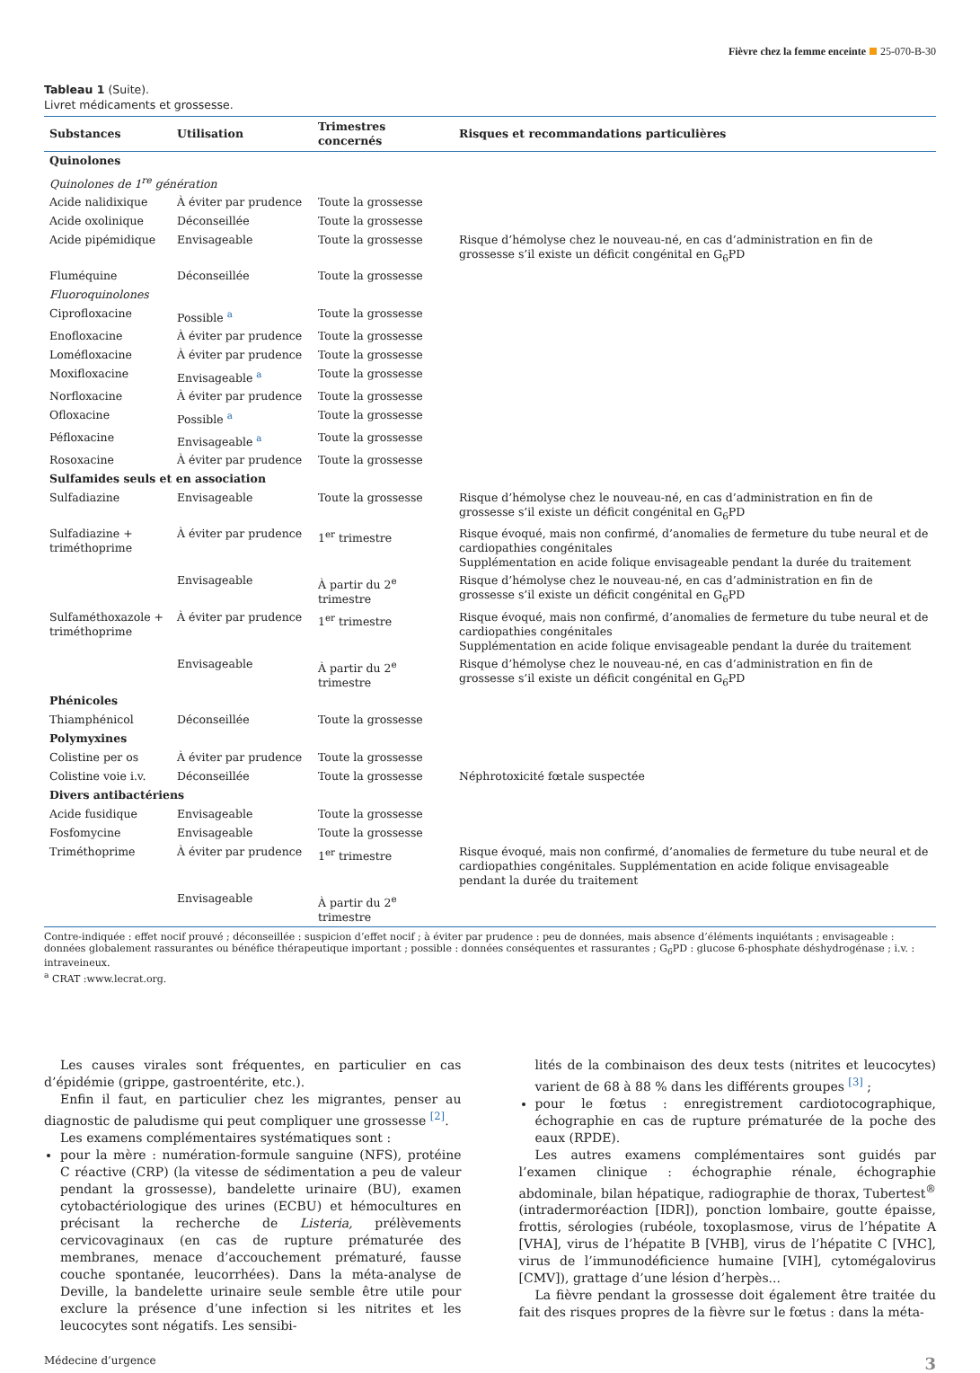Fièvre chez la femme enceinte 25-070-B-30
Tableau 1 (Suite).
Livret médicaments et grossesse.
| Substances | Utilisation | Trimestres concernés | Risques et recommandations particulières |
| --- | --- | --- | --- |
| Quinolones | | | |
| Quinolones de 1<sup>re</sup> génération | | | |
| Acide nalidixique | À éviter par prudence | Toute la grossesse | |
| Acide oxolinique | Déconseillée | Toute la grossesse | |
| Acide pipémidique | Envisageable | Toute la grossesse | Risque d’hémolyse chez le nouveau-né, en cas d’administration en fin de grossesse s’il existe un déficit congénital en G<sub>6</sub>PD |
| Fluméquine | Déconseillée | Toute la grossesse | |
| Fluoroquinolones | | | |
| Ciprofloxacine | Possible <sup>a</sup> | Toute la grossesse | |
| Enofloxacine | À éviter par prudence | Toute la grossesse | |
| Loméfloxacine | À éviter par prudence | Toute la grossesse | |
| Moxifloxacine | Envisageable <sup>a</sup> | Toute la grossesse | |
| Norfloxacine | À éviter par prudence | Toute la grossesse | |
| Ofloxacine | Possible <sup>a</sup> | Toute la grossesse | |
| Péfloxacine | Envisageable <sup>a</sup> | Toute la grossesse | |
| Rosoxacine | À éviter par prudence | Toute la grossesse | |
| Sulfamides seuls et en association | | | |
| Sulfadiazine | Envisageable | Toute la grossesse | Risque d’hémolyse chez le nouveau-né, en cas d’administration en fin de grossesse s’il existe un déficit congénital en G<sub>6</sub>PD |
| Sulfadiazine + triméthoprime | À éviter par prudence | 1<sup>er</sup> trimestre | Risque évoqué, mais non confirmé, d’anomalies de fermeture du tube neural et de cardiopathies congénitales Supplémentation en acide folique envisageable pendant la durée du traitement |
| | Envisageable | À partir du 2<sup>e</sup> trimestre | Risque d’hémolyse chez le nouveau-né, en cas d’administration en fin de grossesse s’il existe un déficit congénital en G<sub>6</sub>PD |
| Sulfaméthoxazole + triméthoprime | À éviter par prudence | 1<sup>er</sup> trimestre | Risque évoqué, mais non confirmé, d’anomalies de fermeture du tube neural et de cardiopathies congénitales Supplémentation en acide folique envisageable pendant la durée du traitement |
| | Envisageable | À partir du 2<sup>e</sup> trimestre | Risque d’hémolyse chez le nouveau-né, en cas d’administration en fin de grossesse s’il existe un déficit congénital en G<sub>6</sub>PD |
| Phénicoles | | | |
| Thiamphénicol | Déconseillée | Toute la grossesse | |
| Polymyxines | | | |
| Colistine per os | À éviter par prudence | Toute la grossesse | |
| Colistine voie i.v. | Déconseillée | Toute la grossesse | Néphrotoxicité fœtale suspectée |
| Divers antibactériens | | | |
| Acide fusidique | Envisageable | Toute la grossesse | |
| Fosfomycine | Envisageable | Toute la grossesse | |
| Triméthoprime | À éviter par prudence | 1<sup>er</sup> trimestre | Risque évoqué, mais non confirmé, d’anomalies de fermeture du tube neural et de cardiopathies congénitales. Supplémentation en acide folique envisageable pendant la durée du traitement |
| | Envisageable | À partir du 2<sup>e</sup> trimestre | |
Contre-indiquée : effet nocif prouvé ; déconseillée : suspicion d’effet nocif ; à éviter par prudence : peu de données, mais absence d’éléments inquiétants ; envisageable : données globalement rassurantes ou bénéfice thérapeutique important ; possible : données conséquentes et rassurantes ; G<sub>6</sub>PD : glucose 6-phosphate déshydrogénase ; i.v. : intraveineux.
<sup>a</sup> CRAT :www.lecrat.org.
Les causes virales sont fréquentes, en particulier en cas d’épidémie (grippe, gastroentérite, etc.).
Enfin il faut, en particulier chez les migrantes, penser au diagnostic de paludisme qui peut compliquer une grossesse <sup>[2]</sup>.
Les examens complémentaires systématiques sont :
pour la mère : numération-formule sanguine (NFS), protéine C réactive (CRP) (la vitesse de sédimentation a peu de valeur pendant la grossesse), bandelette urinaire (BU), examen cytobactériologique des urines (ECBU) et hémocultures en précisant la recherche de Listeria, prélèvements cervicovaginaux (en cas de rupture prématurée des membranes, menace d’accouchement prématuré, fausse couche spontanée, leucorrhées). Dans la méta-analyse de Deville, la bandelette urinaire seule semble être utile pour exclure la présence d’une infection si les nitrites et les leucocytes sont négatifs. Les sensibi-
lités de la combinaison des deux tests (nitrites et leucocytes) varient de 68 à 88 % dans les différents groupes <sup>[3]</sup> ;
pour le fœtus : enregistrement cardiotocographique, échographie en cas de rupture prématurée de la poche des eaux (RPDE).
Les autres examens complémentaires sont guidés par l’examen clinique : échographie rénale, échographie abdominale, bilan hépatique, radiographie de thorax, Tubertest<sup>®</sup> (intradermoréaction [IDR]), ponction lombaire, goutte épaisse, frottis, sérologies (rubéole, toxoplasmose, virus de l’hépatite A [VHA], virus de l’hépatite B [VHB], virus de l’hépatite C [VHC], virus de l’immunodéficience humaine [VIH], cytomégalovirus [CMV]), grattage d’une lésion d’herpès...
La fièvre pendant la grossesse doit également être traitée du fait des risques propres de la fièvre sur le fœtus : dans la méta-
Médecine d’urgence 3